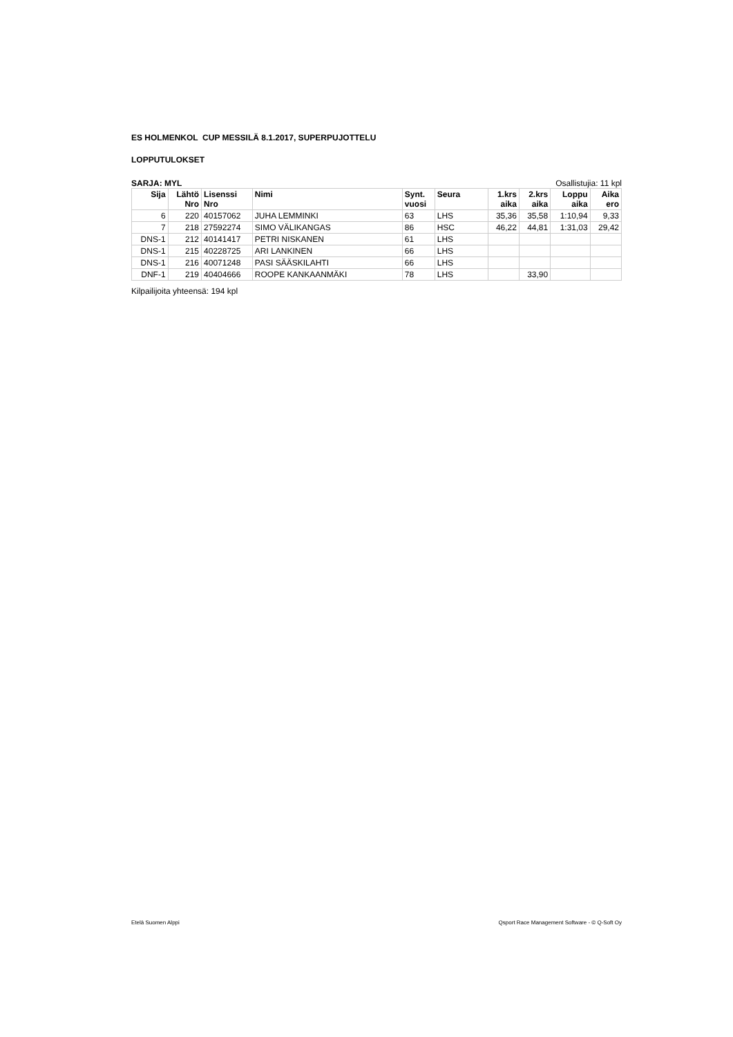ES HOLMENKOL CUP MESSILÄ 8.1.2017, SUPERPUJOTTELU
LOPPUTULOKSET
SARJA: MYL Osallistujia: 11 kpl
| Sija | Lähtö Nro | Lisenssi Nro | Nimi | Synt. vuosi | Seura | 1.krs aika | 2.krs aika | Loppu aika | Aika ero |
| --- | --- | --- | --- | --- | --- | --- | --- | --- | --- |
| 6 | 220 | 40157062 | JUHA LEMMINKI | 63 | LHS | 35,36 | 35,58 | 1:10,94 | 9,33 |
| 7 | 218 | 27592274 | SIMO VÄLIKANGAS | 86 | HSC | 46,22 | 44,81 | 1:31,03 | 29,42 |
| DNS-1 | 212 | 40141417 | PETRI NISKANEN | 61 | LHS | | | | |
| DNS-1 | 215 | 40228725 | ARI LANKINEN | 66 | LHS | | | | |
| DNS-1 | 216 | 40071248 | PASI SÄÄSKILAHTI | 66 | LHS | | | | |
| DNF-1 | 219 | 40404666 | ROOPE KANKAANMÄKI | 78 | LHS | | 33,90 | | |
Kilpailijoita yhteensä: 194 kpl
Etelä Suomen Alppi Qsport Race Management Software - © Q-Soft Oy